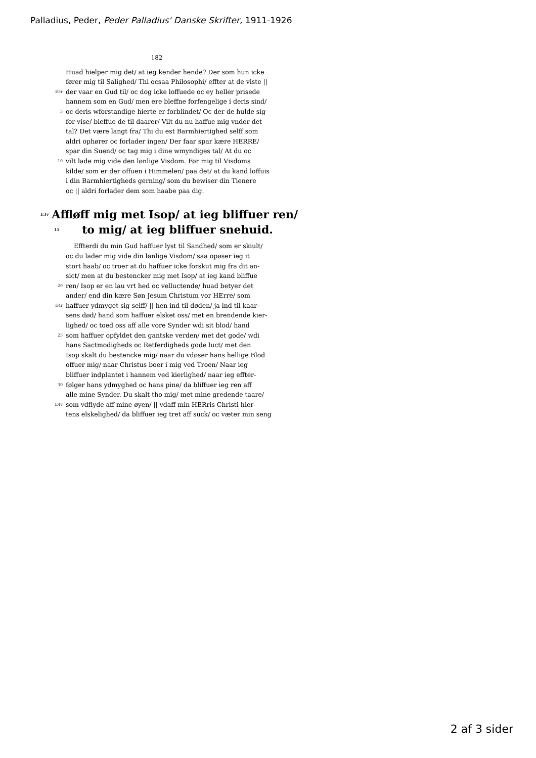Palladius, Peder, Peder Palladius' Danske Skrifter, 1911-1926
182
Huad hielper mig det/ at ieg kender hende? Der som hun icke
fører mig til Salighed/ Thi ocsaa Philosophi/ effter at de viste ||
E3r der vaar en Gud til/ oc dog icke loffuede oc ey heller prisede
hannem som en Gud/ men ere bleffne forfengelige i deris sind/
5 oc deris wforstandige hierte er forblindet/ Oc der de hulde sig
for vise/ bleffue de til daarer/ Vilt du nu haffue mig vnder det
tal? Det være langt fra/ Thi du est Barmhiertighed selff som
aldri ophører oc forlader ingen/ Der faar spar kære HERRE/
spar din Suend/ oc tag mig i dine wmyndiges tal/ At du oc
10 vilt lade mig vide den lønlige Visdom. Før mig til Visdoms
kilde/ som er der offuen i Himmelen/ paa det/ at du kand loffuis
i din Barmhiertigheds gerning/ som du bewiser din Tienere
oc || aldri forlader dem som haabe paa dig.
E3v Affløff mig met Isop/ at ieg bliffuer ren/
15 to mig/ at ieg bliffuer snehuid.
Effterdi du min Gud haffuer lyst til Sandhed/ som er skiult/
oc du lader mig vide din lønlige Visdom/ saa opøser ieg it
stort haab/ oc troer at du haffuer icke forskut mig fra dit an-
sict/ men at du bestencker mig met Isop/ at ieg kand bliffue
20 ren/ Isop er en lau vrt hed oc velluctende/ huad betyer det
ander/ end din kære Søn Jesum Christum vor HErre/ som
E4r haffuer ydmyget sig selff/ || hen ind til døden/ ja ind til kaar-
sens død/ hand som haffuer elsket oss/ met en brendende kier-
lighed/ oc toed oss aff alle vore Synder wdi sit blod/ hand
25 som haffuer opfyldet den gantske verden/ met det gode/ wdi
hans Sactmodigheds oc Retferdigheds gode luct/ met den
Isop skalt du bestencke mig/ naar du vdøser hans hellige Blod
offuer mig/ naar Christus boer i mig ved Troen/ Naar ieg
bliffuer indplantet i hannem ved kierlighed/ naar ieg effter-
30 følger hans ydmyghed oc hans pine/ da bliffuer ieg ren aff
alle mine Synder. Du skalt tho mig/ met mine gredende taare/
E4v som vdflyde aff mine øyen/ || vdaff min HERris Christi hier-
tens elskelighed/ da bliffuer ieg tret aff suck/ oc væter min seng
2 af 3 sider